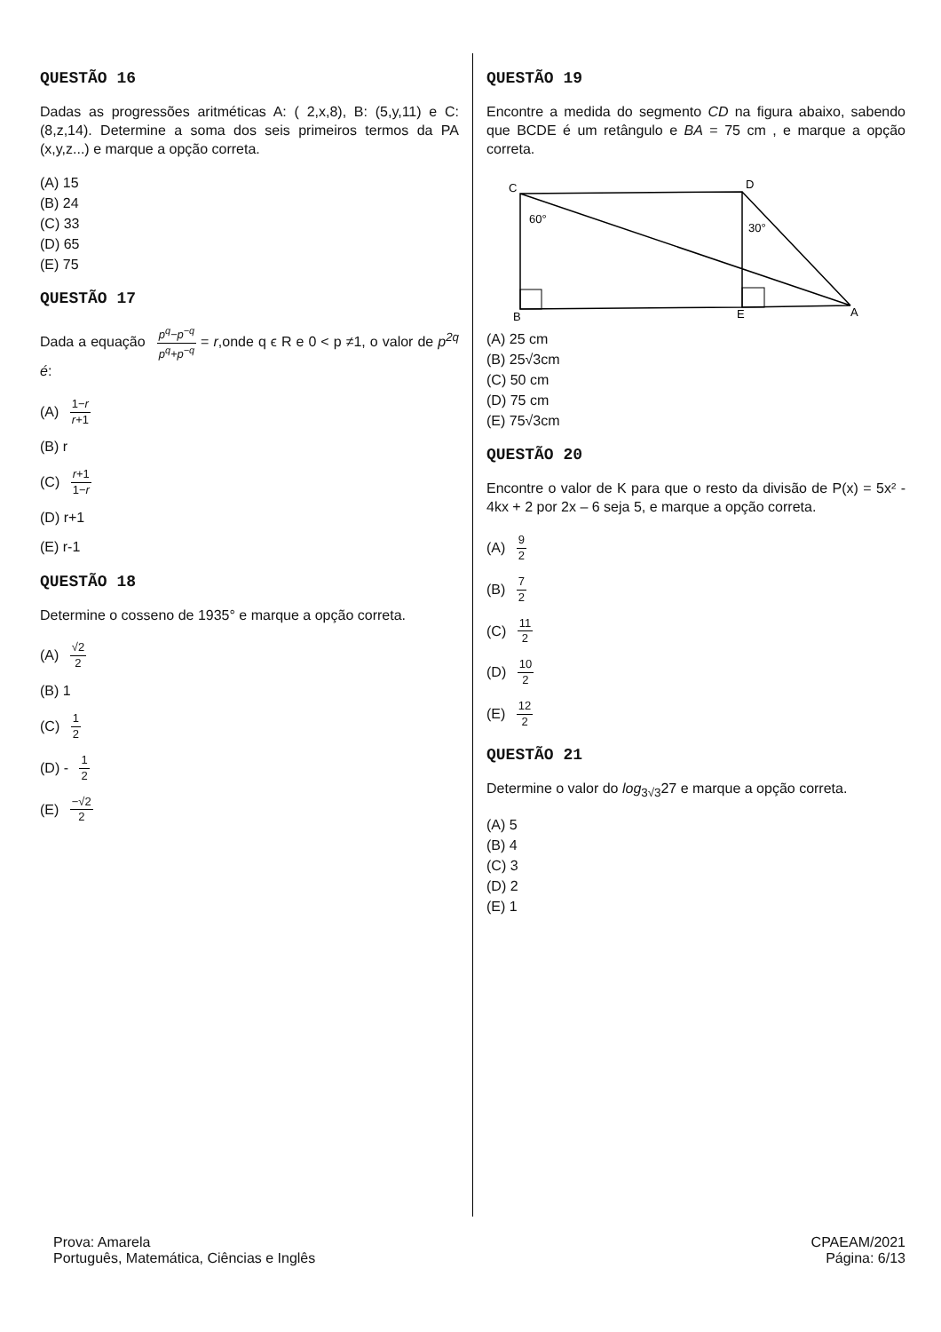QUESTÃO 16
Dadas as progressões aritméticas A: ( 2,x,8), B: (5,y,11) e C: (8,z,14). Determine a soma dos seis primeiros termos da PA (x,y,z...) e marque a opção correta.
(A) 15
(B) 24
(C) 33
(D) 65
(E) 75
QUESTÃO 17
Dada a equação p<sup>q</sup>−p<sup>−q</sup> p<sup>q</sup>+p<sup>−q</sup> = r,onde q ϵ R e 0 < p ≠1, o valor de p<sup>2q</sup> é:
(A) 1−r r+1
(B) r
(C) r+1 1−r
(D) r+1
(E) r-1
QUESTÃO 18
Determine o cosseno de 1935° e marque a opção correta.
(A) √2 2
(B) 1
(C) 1 2
(D) - 1 2
(E) −√2 2
QUESTÃO 19
Encontre a medida do segmento CD na figura abaixo, sabendo que BCDE é um retângulo e BA = 75 cm , e marque a opção correta.
C
D
B
E
A
60°
30°
(A) 25 cm
(B) 25√3cm
(C) 50 cm
(D) 75 cm
(E) 75√3cm
QUESTÃO 20
Encontre o valor de K para que o resto da divisão de P(x) = 5x² - 4kx + 2 por 2x – 6 seja 5, e marque a opção correta.
(A) 9 2
(B) 7 2
(C) 11 2
(D) 10 2
(E) 12 2
QUESTÃO 21
Determine o valor do log<sub>3√3</sub>27 e marque a opção correta.
(A) 5
(B) 4
(C) 3
(D) 2
(E) 1
Prova: Amarela
Português, Matemática, Ciências e Inglês
CPAEAM/2021
Página: 6/13